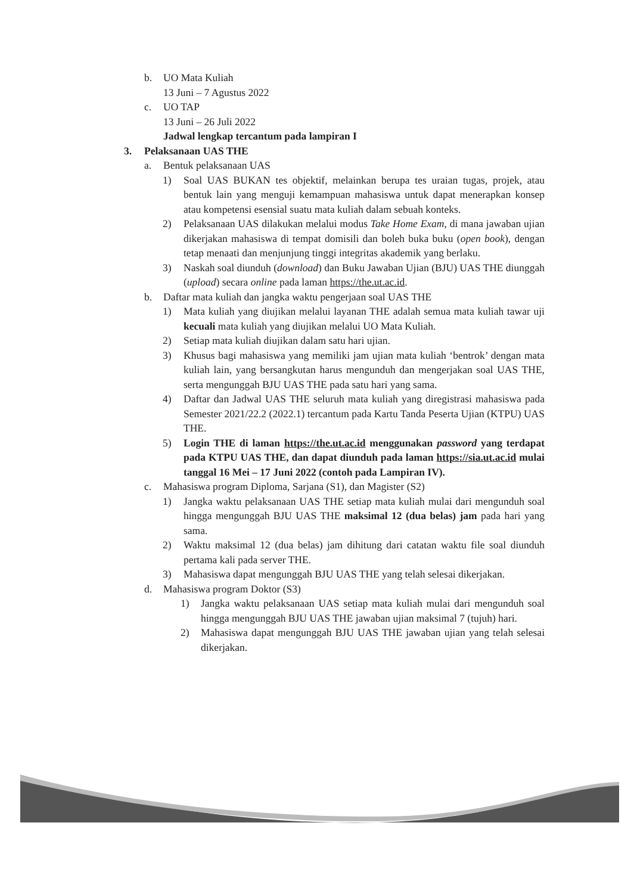b. UO Mata Kuliah
13 Juni – 7 Agustus 2022
c. UO TAP
13 Juni – 26 Juli 2022
Jadwal lengkap tercantum pada lampiran I
3. Pelaksanaan UAS THE
a. Bentuk pelaksanaan UAS
1) Soal UAS BUKAN tes objektif, melainkan berupa tes uraian tugas, projek, atau bentuk lain yang menguji kemampuan mahasiswa untuk dapat menerapkan konsep atau kompetensi esensial suatu mata kuliah dalam sebuah konteks.
2) Pelaksanaan UAS dilakukan melalui modus Take Home Exam, di mana jawaban ujian dikerjakan mahasiswa di tempat domisili dan boleh buka buku (open book), dengan tetap menaati dan menjunjung tinggi integritas akademik yang berlaku.
3) Naskah soal diunduh (download) dan Buku Jawaban Ujian (BJU) UAS THE diunggah (upload) secara online pada laman https://the.ut.ac.id.
b. Daftar mata kuliah dan jangka waktu pengerjaan soal UAS THE
1) Mata kuliah yang diujikan melalui layanan THE adalah semua mata kuliah tawar uji kecuali mata kuliah yang diujikan melalui UO Mata Kuliah.
2) Setiap mata kuliah diujikan dalam satu hari ujian.
3) Khusus bagi mahasiswa yang memiliki jam ujian mata kuliah ‘bentrok’ dengan mata kuliah lain, yang bersangkutan harus mengunduh dan mengerjakan soal UAS THE, serta mengunggah BJU UAS THE pada satu hari yang sama.
4) Daftar dan Jadwal UAS THE seluruh mata kuliah yang diregistrasi mahasiswa pada Semester 2021/22.2 (2022.1) tercantum pada Kartu Tanda Peserta Ujian (KTPU) UAS THE.
5) Login THE di laman https://the.ut.ac.id menggunakan password yang terdapat pada KTPU UAS THE, dan dapat diunduh pada laman https://sia.ut.ac.id mulai tanggal 16 Mei – 17 Juni 2022 (contoh pada Lampiran IV).
c. Mahasiswa program Diploma, Sarjana (S1), dan Magister (S2)
1) Jangka waktu pelaksanaan UAS THE setiap mata kuliah mulai dari mengunduh soal hingga mengunggah BJU UAS THE maksimal 12 (dua belas) jam pada hari yang sama.
2) Waktu maksimal 12 (dua belas) jam dihitung dari catatan waktu file soal diunduh pertama kali pada server THE.
3) Mahasiswa dapat mengunggah BJU UAS THE yang telah selesai dikerjakan.
d. Mahasiswa program Doktor (S3)
1) Jangka waktu pelaksanaan UAS setiap mata kuliah mulai dari mengunduh soal hingga mengunggah BJU UAS THE jawaban ujian maksimal 7 (tujuh) hari.
2) Mahasiswa dapat mengunggah BJU UAS THE jawaban ujian yang telah selesai dikerjakan.